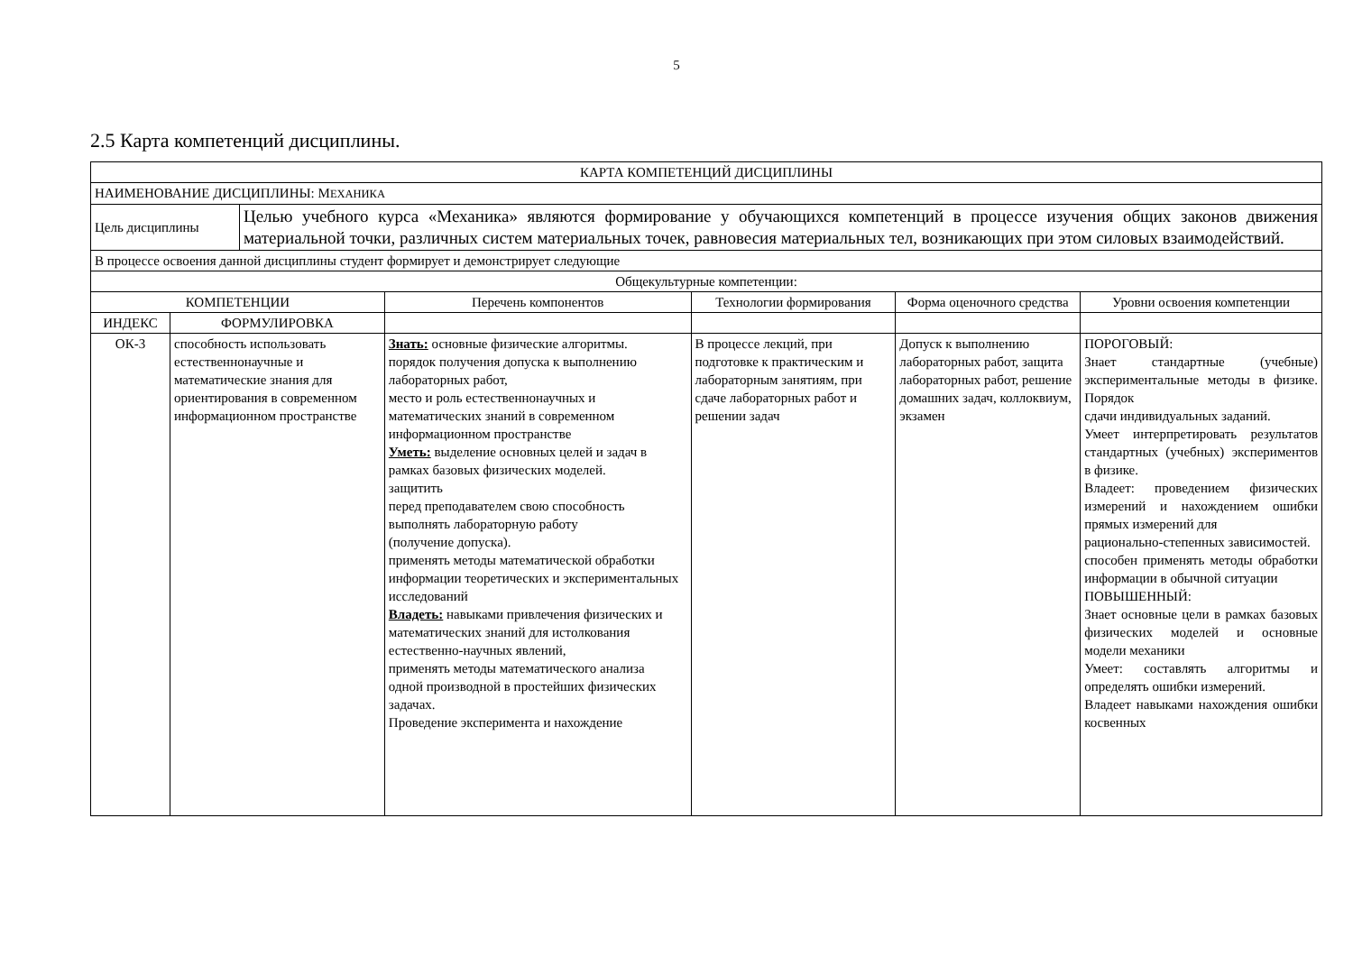5
2.5 Карта компетенций дисциплины.
| КАРТА КОМПЕТЕНЦИЙ ДИСЦИПЛИНЫ | | | | | | |
| --- | --- | --- | --- | --- | --- | --- |
| НАИМЕНОВАНИЕ ДИСЦИПЛИНЫ: М ЕХАНИКА | | | | | | |
| Цель дисциплины | | Целью учебного курса «Механика» являются формирование у обучающихся компетенций в процессе изучения общих законов движения материальной точки, различных систем материальных точек, равновесия материальных тел, возникающих при этом силовых взаимодействий. | | | | |
| В процессе освоения данной дисциплины студент формирует и демонстрирует следующие | | | | | | |
| Общекультурные компетенции: | | | | | | |
| КОМПЕТЕНЦИИ | | | Перечень компонентов | Технологии формирования | Форма оценочного средства | Уровни освоения компетенции |
| ИНДЕКС | ФОРМУЛИРОВКА | | | | | |
| ОК-3 | способность использовать естественнонаучные и математические знания для ориентирования в современном информационном пространстве | | Знать: основные физические алгоритмы. порядок получения допуска к выполнению лабораторных работ, место и роль естественнонаучных и математических знаний в современном информационном пространстве Уметь: выделение основных целей и задач в рамках базовых физических моделей. защитить перед преподавателем свою способность выполнять лабораторную работу (получение допуска). применять методы математической обработки информации теоретических и экспериментальных исследований Владеть: навыками привлечения физических и математических знаний для истолкования естественно-научных явлений, применять методы математического анализа одной производной в простейших физических задачах. Проведение эксперимента и нахождение | В процессе лекций, при подготовке к практическим и лабораторным занятиям, при сдаче лабораторных работ и решении задач | Допуск к выполнению лабораторных работ, защита лабораторных работ, решение домашних задач, коллоквиум, экзамен | ПОРОГОВЫЙ: Знает стандартные (учебные) экспериментальные методы в физике. Порядок сдачи индивидуальных заданий. Умеет интерпретировать результатов стандартных (учебных) экспериментов в физике. Владеет: проведением физических измерений и нахождением ошибки прямых измерений для рационально-степенных зависимостей. способен применять методы обработки информации в обычной ситуации ПОВЫШЕННЫЙ: Знает основные цели в рамках базовых физических моделей и основные модели механики Умеет: составлять алгоритмы и определять ошибки измерений. Владеет навыками нахождения ошибки косвенных |